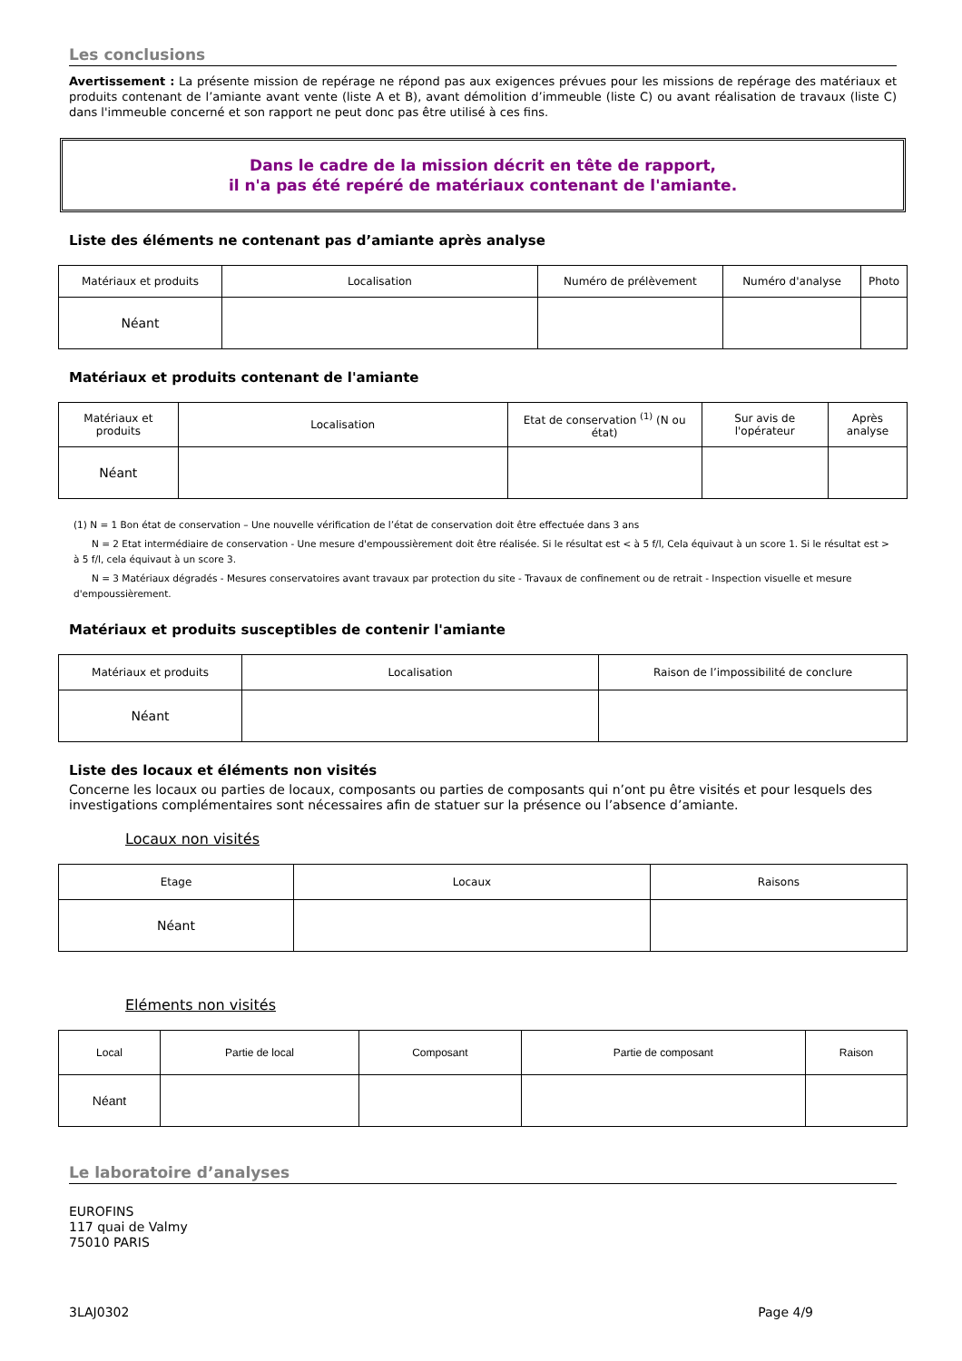Les conclusions
Avertissement : La présente mission de repérage ne répond pas aux exigences prévues pour les missions de repérage des matériaux et produits contenant de l’amiante avant vente (liste A et B), avant démolition d’immeuble (liste C) ou avant réalisation de travaux (liste C) dans l'immeuble concerné et son rapport ne peut donc pas être utilisé à ces fins.
Dans le cadre de la mission décrit en tête de rapport,
il n'a pas été repéré de matériaux contenant de l'amiante.
Liste des éléments ne contenant pas d’amiante après analyse
| Matériaux et produits | Localisation | Numéro de prélèvement | Numéro d'analyse | Photo |
| --- | --- | --- | --- | --- |
| Néant | | | | |
Matériaux et produits contenant de l'amiante
| Matériaux et produits | Localisation | Etat de conservation <sup>(1)</sup> (N ou état) | Sur avis de l'opérateur | Après analyse |
| --- | --- | --- | --- | --- |
| Néant | | | | |
(1) N = 1 Bon état de conservation – Une nouvelle vérification de l’état de conservation doit être effectuée dans 3 ans
N = 2 Etat intermédiaire de conservation - Une mesure d'empoussièrement doit être réalisée. Si le résultat est < à 5 f/l, Cela équivaut à un score 1. Si le résultat est > à 5 f/l, cela équivaut à un score 3.
N = 3 Matériaux dégradés - Mesures conservatoires avant travaux par protection du site - Travaux de confinement ou de retrait - Inspection visuelle et mesure d'empoussièrement.
Matériaux et produits susceptibles de contenir l'amiante
| Matériaux et produits | Localisation | Raison de l’impossibilité de conclure |
| --- | --- | --- |
| Néant | | |
Liste des locaux et éléments non visités
Concerne les locaux ou parties de locaux, composants ou parties de composants qui n’ont pu être visités et pour lesquels des investigations complémentaires sont nécessaires afin de statuer sur la présence ou l’absence d’amiante.
Locaux non visités
| Etage | Locaux | Raisons |
| --- | --- | --- |
| Néant | | |
Eléments non visités
| Local | Partie de local | Composant | Partie de composant | Raison |
| --- | --- | --- | --- | --- |
| Néant | | | | |
Le laboratoire d’analyses
EUROFINS
117 quai de Valmy
75010 PARIS
3LAJ0302 Page 4/9